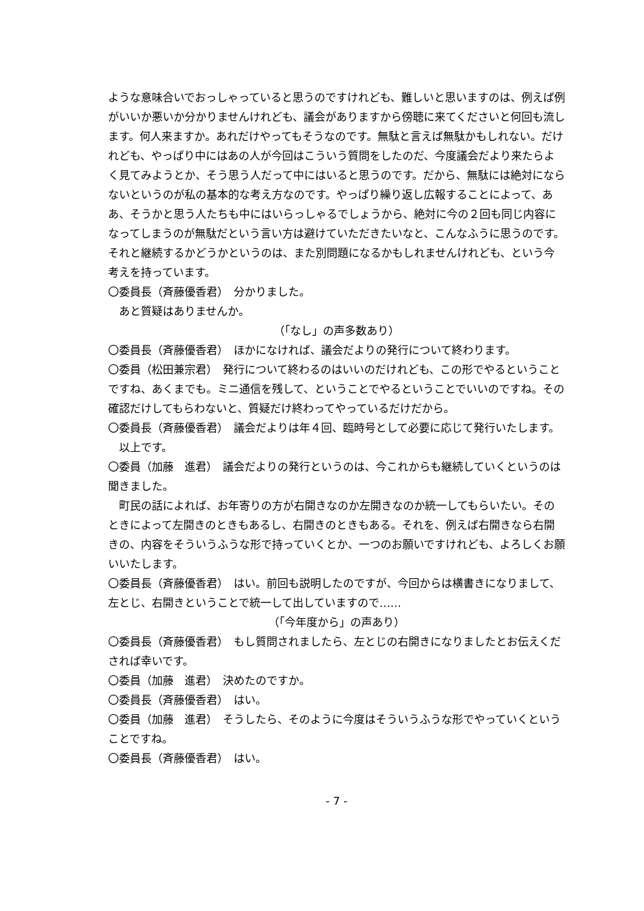ような意味合いでおっしゃっていると思うのですけれども、難しいと思いますのは、例えば例がいいか悪いか分かりませんけれども、議会がありますから傍聴に来てくださいと何回も流します。何人来ますか。あれだけやってもそうなのです。無駄と言えば無駄かもしれない。だけれども、やっぱり中にはあの人が今回はこういう質問をしたのだ、今度議会だより来たらよく見てみようとか、そう思う人だって中にはいると思うのです。だから、無駄には絶対にならないというのが私の基本的な考え方なのです。やっぱり繰り返し広報することによって、ああ、そうかと思う人たちも中にはいらっしゃるでしょうから、絶対に今の２回も同じ内容になってしまうのが無駄だという言い方は避けていただきたいなと、こんなふうに思うのです。それと継続するかどうかというのは、また別問題になるかもしれませんけれども、という今考えを持っています。
〇委員長（斉藤優香君）　分かりました。
あと質疑はありませんか。
（「なし」の声多数あり）
〇委員長（斉藤優香君）　ほかになければ、議会だよりの発行について終わります。
〇委員（松田兼宗君）　発行について終わるのはいいのだけれども、この形でやるということですね、あくまでも。ミニ通信を残して、ということでやるということでいいのですね。その確認だけしてもらわないと、質疑だけ終わってやっているだけだから。
〇委員長（斉藤優香君）　議会だよりは年４回、臨時号として必要に応じて発行いたします。
以上です。
〇委員（加藤　進君）　議会だよりの発行というのは、今これからも継続していくというのは聞きました。
町民の話によれば、お年寄りの方が右開きなのか左開きなのか統一してもらいたい。そのときによって左開きのときもあるし、右開きのときもある。それを、例えば右開きなら右開きの、内容をそういうふうな形で持っていくとか、一つのお願いですけれども、よろしくお願いいたします。
〇委員長（斉藤優香君）　はい。前回も説明したのですが、今回からは横書きになりまして、左とじ、右開きということで統一して出していますので……
（「今年度から」の声あり）
〇委員長（斉藤優香君）　もし質問されましたら、左とじの右開きになりましたとお伝えくだされば幸いです。
〇委員（加藤　進君）　決めたのですか。
〇委員長（斉藤優香君）　はい。
〇委員（加藤　進君）　そうしたら、そのように今度はそういうふうな形でやっていくということですね。
〇委員長（斉藤優香君）　はい。
- 7 -